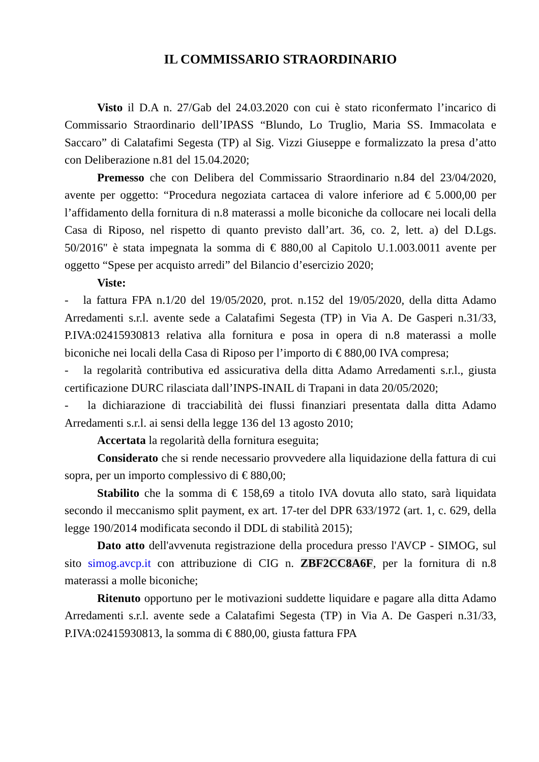IL COMMISSARIO STRAORDINARIO
Visto il D.A n. 27/Gab del 24.03.2020 con cui è stato riconfermato l’incarico di Commissario Straordinario dell’IPASS “Blundo, Lo Truglio, Maria SS. Immacolata e Saccaro” di Calatafimi Segesta (TP) al Sig. Vizzi Giuseppe e formalizzato la presa d’atto con Deliberazione n.81 del 15.04.2020;
Premesso che con Delibera del Commissario Straordinario n.84 del 23/04/2020, avente per oggetto: “Procedura negoziata cartacea di valore inferiore ad € 5.000,00 per l’affidamento della fornitura di n.8 materassi a molle biconiche da collocare nei locali della Casa di Riposo, nel rispetto di quanto previsto dall’art. 36, co. 2, lett. a) del D.Lgs. 50/2016" è stata impegnata la somma di € 880,00 al Capitolo U.1.003.0011 avente per oggetto “Spese per acquisto arredi” del Bilancio d’esercizio 2020;
Viste:
- la fattura FPA n.1/20 del 19/05/2020, prot. n.152 del 19/05/2020, della ditta Adamo Arredamenti s.r.l. avente sede a Calatafimi Segesta (TP) in Via A. De Gasperi n.31/33, P.IVA:02415930813 relativa alla fornitura e posa in opera di n.8 materassi a molle biconiche nei locali della Casa di Riposo per l’importo di € 880,00 IVA compresa;
- la regolarità contributiva ed assicurativa della ditta Adamo Arredamenti s.r.l., giusta certificazione DURC rilasciata dall’INPS-INAIL di Trapani in data 20/05/2020;
- la dichiarazione di tracciabilità dei flussi finanziari presentata dalla ditta Adamo Arredamenti s.r.l. ai sensi della legge 136 del 13 agosto 2010;
Accertata la regolarità della fornitura eseguita;
Considerato che si rende necessario provvedere alla liquidazione della fattura di cui sopra, per un importo complessivo di € 880,00;
Stabilito che la somma di € 158,69 a titolo IVA dovuta allo stato, sarà liquidata secondo il meccanismo split payment, ex art. 17-ter del DPR 633/1972 (art. 1, c. 629, della legge 190/2014 modificata secondo il DDL di stabilità 2015);
Dato atto dell'avvenuta registrazione della procedura presso l'AVCP - SIMOG, sul sito simog.avcp.it con attribuzione di CIG n. ZBF2CC8A6F, per la fornitura di n.8 materassi a molle biconiche;
Ritenuto opportuno per le motivazioni suddette liquidare e pagare alla ditta Adamo Arredamenti s.r.l. avente sede a Calatafimi Segesta (TP) in Via A. De Gasperi n.31/33, P.IVA:02415930813, la somma di € 880,00, giusta fattura FPA